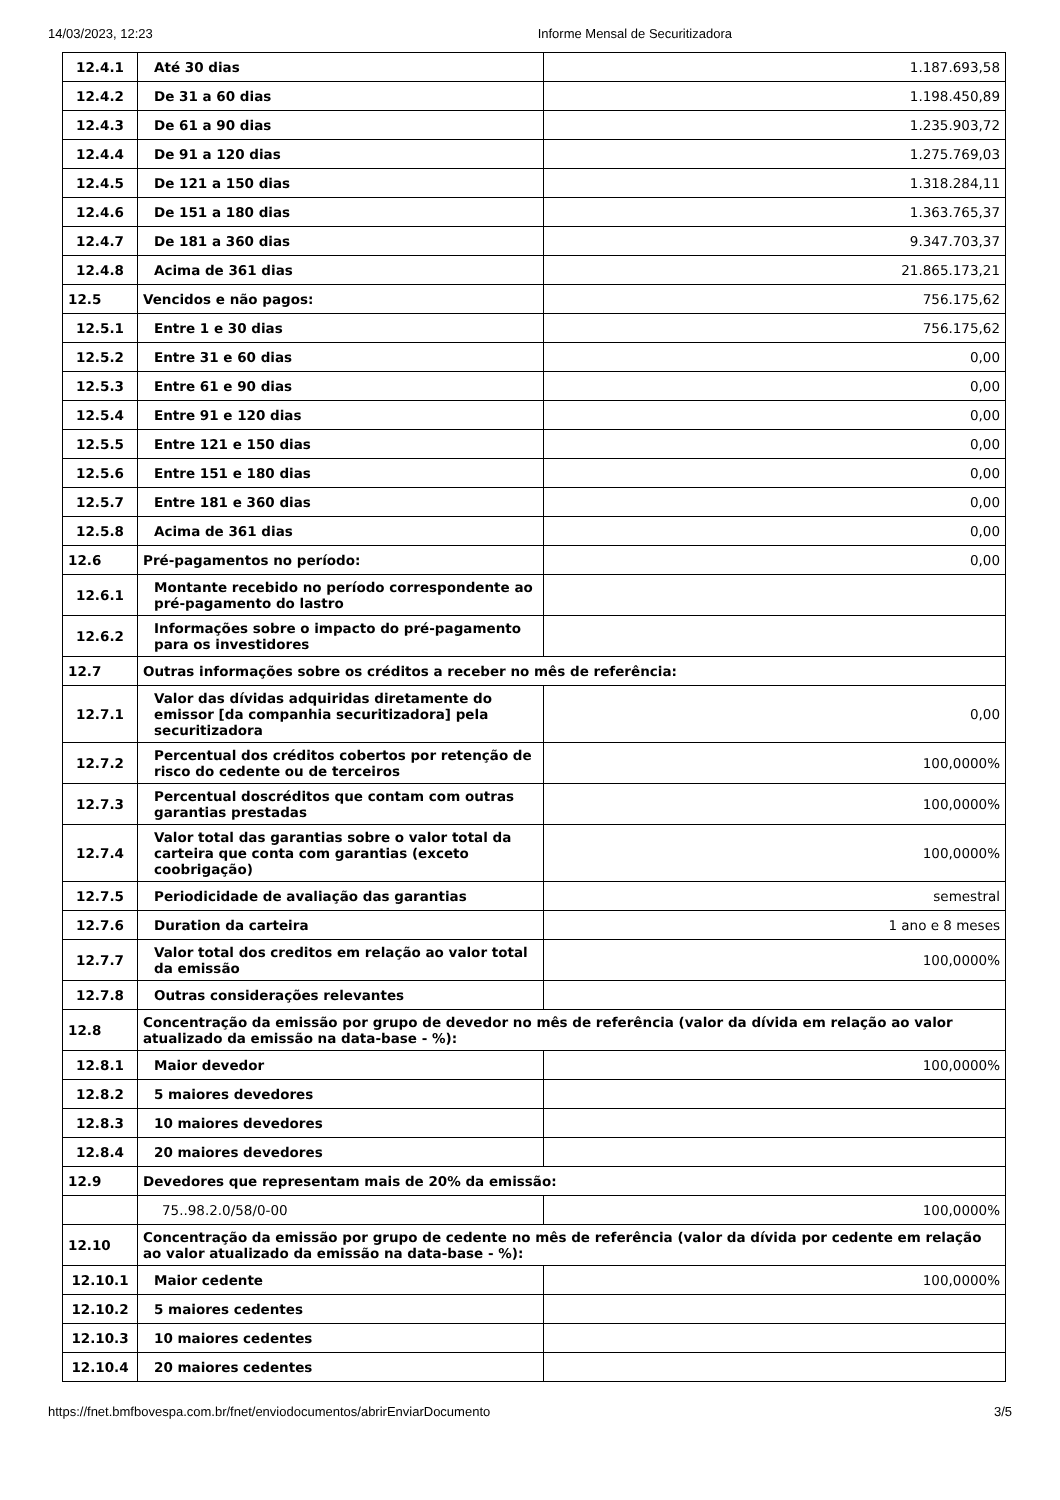14/03/2023, 12:23 Informe Mensal de Securitizadora
| 12.4.1 | Até 30 dias | 1.187.693,58 |
| 12.4.2 | De 31 a 60 dias | 1.198.450,89 |
| 12.4.3 | De 61 a 90 dias | 1.235.903,72 |
| 12.4.4 | De 91 a 120 dias | 1.275.769,03 |
| 12.4.5 | De 121 a 150 dias | 1.318.284,11 |
| 12.4.6 | De 151 a 180 dias | 1.363.765,37 |
| 12.4.7 | De 181 a 360 dias | 9.347.703,37 |
| 12.4.8 | Acima de 361 dias | 21.865.173,21 |
| 12.5 | Vencidos e não pagos: | 756.175,62 |
| 12.5.1 | Entre 1 e 30 dias | 756.175,62 |
| 12.5.2 | Entre 31 e 60 dias | 0,00 |
| 12.5.3 | Entre 61 e 90 dias | 0,00 |
| 12.5.4 | Entre 91 e 120 dias | 0,00 |
| 12.5.5 | Entre 121 e 150 dias | 0,00 |
| 12.5.6 | Entre 151 e 180 dias | 0,00 |
| 12.5.7 | Entre 181 e 360 dias | 0,00 |
| 12.5.8 | Acima de 361 dias | 0,00 |
| 12.6 | Pré-pagamentos no período: | 0,00 |
| 12.6.1 | Montante recebido no período correspondente ao pré-pagamento do lastro | |
| 12.6.2 | Informações sobre o impacto do pré-pagamento para os investidores | |
| 12.7 | Outras informações sobre os créditos a receber no mês de referência: | |
| 12.7.1 | Valor das dívidas adquiridas diretamente do emissor [da companhia securitizadora] pela securitizadora | 0,00 |
| 12.7.2 | Percentual dos créditos cobertos por retenção de risco do cedente ou de terceiros | 100,0000% |
| 12.7.3 | Percentual doscréditos que contam com outras garantias prestadas | 100,0000% |
| 12.7.4 | Valor total das garantias sobre o valor total da carteira que conta com garantias (exceto coobrigação) | 100,0000% |
| 12.7.5 | Periodicidade de avaliação das garantias | semestral |
| 12.7.6 | Duration da carteira | 1 ano e 8 meses |
| 12.7.7 | Valor total dos creditos em relação ao valor total da emissão | 100,0000% |
| 12.7.8 | Outras considerações relevantes | |
| 12.8 | Concentração da emissão por grupo de devedor no mês de referência (valor da dívida em relação ao valor atualizado da emissão na data-base - %): | |
| 12.8.1 | Maior devedor | 100,0000% |
| 12.8.2 | 5 maiores devedores | |
| 12.8.3 | 10 maiores devedores | |
| 12.8.4 | 20 maiores devedores | |
| 12.9 | Devedores que representam mais de 20% da emissão: | |
| | 75..98.2.0/58/0-00 | 100,0000% |
| 12.10 | Concentração da emissão por grupo de cedente no mês de referência (valor da dívida por cedente em relação ao valor atualizado da emissão na data-base - %): | |
| 12.10.1 | Maior cedente | 100,0000% |
| 12.10.2 | 5 maiores cedentes | |
| 12.10.3 | 10 maiores cedentes | |
| 12.10.4 | 20 maiores cedentes | |
https://fnet.bmfbovespa.com.br/fnet/enviodocumentos/abrirEnviarDocumento 3/5